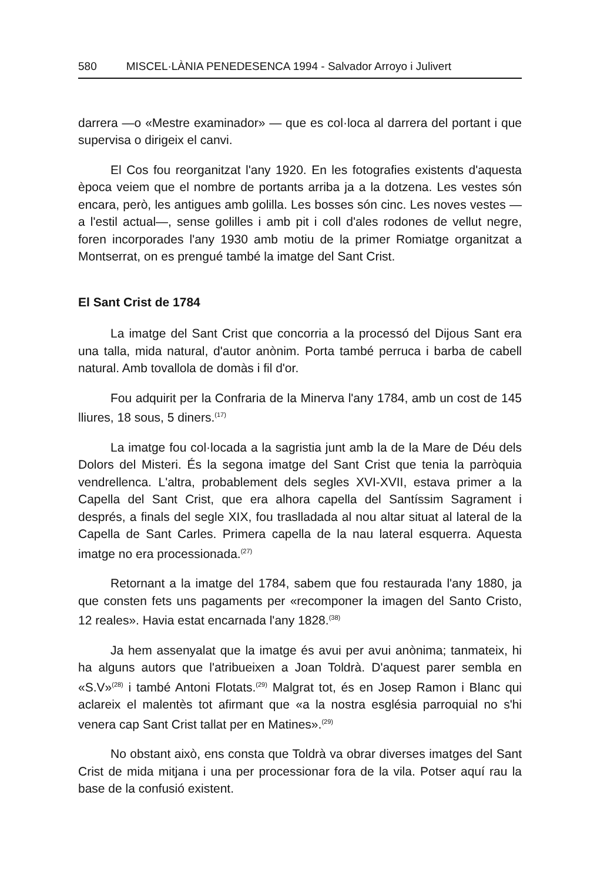580 MISCEL·LÀNIA PENEDESENCA 1994 - Salvador Arroyo i Julivert
darrera —o «Mestre examinador» — que es col·loca al darrera del portant i que supervisa o dirigeix el canvi.
El Cos fou reorganitzat l'any 1920. En les fotografies existents d'aquesta època veiem que el nombre de portants arriba ja a la dotzena. Les vestes són encara, però, les antigues amb golilla. Les bosses són cinc. Les noves vestes —a l'estil actual—, sense golilles i amb pit i coll d'ales rodones de vellut negre, foren incorporades l'any 1930 amb motiu de la primer Romiatge organitzat a Montserrat, on es prengué també la imatge del Sant Crist.
El Sant Crist de 1784
La imatge del Sant Crist que concorria a la processó del Dijous Sant era una talla, mida natural, d'autor anònim. Porta també perruca i barba de cabell natural. Amb tovallola de domàs i fil d'or.
Fou adquirit per la Confraria de la Minerva l'any 1784, amb un cost de 145 lliures, 18 sous, 5 diners.<sup>(17)</sup>
La imatge fou col·locada a la sagristia junt amb la de la Mare de Déu dels Dolors del Misteri. És la segona imatge del Sant Crist que tenia la parròquia vendrellenca. L'altra, probablement dels segles XVI-XVII, estava primer a la Capella del Sant Crist, que era alhora capella del Santíssim Sagrament i després, a finals del segle XIX, fou traslladada al nou altar situat al lateral de la Capella de Sant Carles. Primera capella de la nau lateral esquerra. Aquesta imatge no era processionada.<sup>(27)</sup>
Retornant a la imatge del 1784, sabem que fou restaurada l'any 1880, ja que consten fets uns pagaments per «recomponer la imagen del Santo Cristo, 12 reales». Havia estat encarnada l'any 1828.<sup>(38)</sup>
Ja hem assenyalat que la imatge és avui per avui anònima; tanmateix, hi ha alguns autors que l'atribueixen a Joan Toldrà. D'aquest parer sembla en «S.V»<sup>(28)</sup> i també Antoni Flotats.<sup>(29)</sup> Malgrat tot, és en Josep Ramon i Blanc qui aclareix el malentès tot afirmant que «a la nostra església parroquial no s'hi venera cap Sant Crist tallat per en Matines».<sup>(29)</sup>
No obstant això, ens consta que Toldrà va obrar diverses imatges del Sant Crist de mida mitjana i una per processionar fora de la vila. Potser aquí rau la base de la confusió existent.